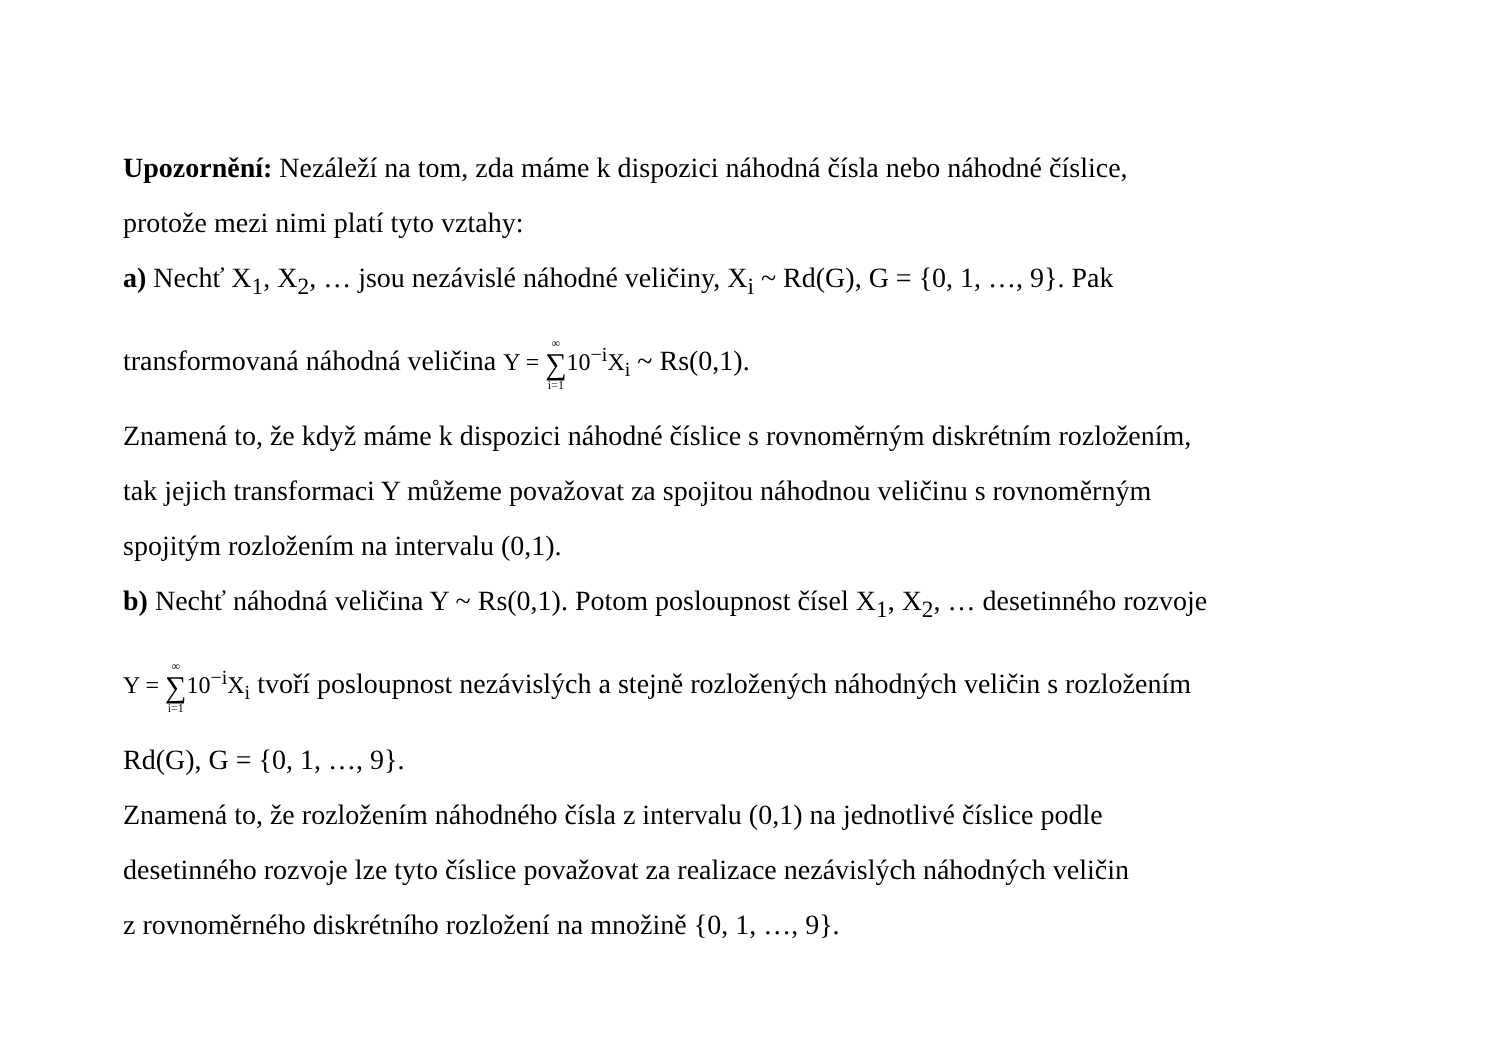Upozornění: Nezáleží na tom, zda máme k dispozici náhodná čísla nebo náhodné číslice,
protože mezi nimi platí tyto vztahy:
a) Nechť X<sub>1</sub>, X<sub>2</sub>, … jsou nezávislé náhodné veličiny, X<sub>i</sub> ~ Rd(G), G = {0, 1, …, 9}. Pak
transformovaná náhodná veličina Y = ∞ ∑ i=110<sup>−i</sup>X<sub>i</sub> ~ Rs(0,1).
Znamená to, že když máme k dispozici náhodné číslice s rovnoměrným diskrétním rozložením,
tak jejich transformaci Y můžeme považovat za spojitou náhodnou veličinu s rovnoměrným
spojitým rozložením na intervalu (0,1).
b) Nechť náhodná veličina Y ~ Rs(0,1). Potom posloupnost čísel X<sub>1</sub>, X<sub>2</sub>, … desetinného rozvoje
Y = ∞ ∑ i=110<sup>−i</sup>X<sub>i</sub> tvoří posloupnost nezávislých a stejně rozložených náhodných veličin s rozložením
Rd(G), G = {0, 1, …, 9}.
Znamená to, že rozložením náhodného čísla z intervalu (0,1) na jednotlivé číslice podle
desetinného rozvoje lze tyto číslice považovat za realizace nezávislých náhodných veličin
z rovnoměrného diskrétního rozložení na množině {0, 1, …, 9}.